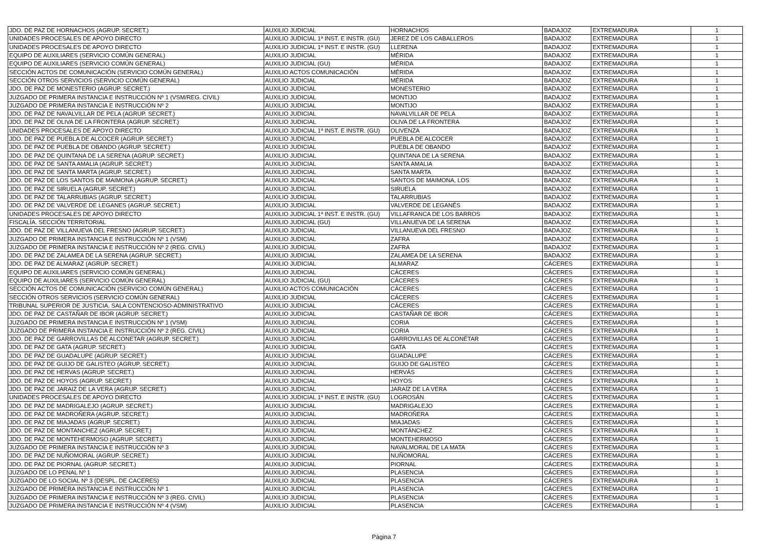| JDO. DE PAZ DE HORNACHOS (AGRUP. SECRET.) | AUXILIO JUDICIAL | HORNACHOS | BADAJOZ | EXTREMADURA | 1 |
| UNIDADES PROCESALES DE APOYO DIRECTO | AUXILIO JUDICIAL 1ª INST. E INSTR. (GU) | JEREZ DE LOS CABALLEROS | BADAJOZ | EXTREMADURA | 1 |
| UNIDADES PROCESALES DE APOYO DIRECTO | AUXILIO JUDICIAL 1ª INST. E INSTR. (GU) | LLERENA | BADAJOZ | EXTREMADURA | 1 |
| EQUIPO DE AUXILIARES (SERVICIO COMÚN GENERAL) | AUXILIO JUDICIAL | MÉRIDA | BADAJOZ | EXTREMADURA | 1 |
| EQUIPO DE AUXILIARES (SERVICIO COMÚN GENERAL) | AUXILIO JUDICIAL (GU) | MÉRIDA | BADAJOZ | EXTREMADURA | 1 |
| SECCIÓN ACTOS DE COMUNICACIÓN (SERVICIO COMÚN GENERAL) | AUXILIO ACTOS COMUNICACIÓN | MÉRIDA | BADAJOZ | EXTREMADURA | 1 |
| SECCIÓN OTROS SERVICIOS (SERVICIO COMÚN GENERAL) | AUXILIO JUDICIAL | MÉRIDA | BADAJOZ | EXTREMADURA | 1 |
| JDO. DE PAZ DE MONESTERIO (AGRUP. SECRET.) | AUXILIO JUDICIAL | MONESTERIO | BADAJOZ | EXTREMADURA | 1 |
| JUZGADO DE PRIMERA INSTANCIA E INSTRUCCIÓN Nº 1 (VSM/REG. CIVIL) | AUXILIO JUDICIAL | MONTIJO | BADAJOZ | EXTREMADURA | 1 |
| JUZGADO DE PRIMERA INSTANCIA E INSTRUCCIÓN Nº 2 | AUXILIO JUDICIAL | MONTIJO | BADAJOZ | EXTREMADURA | 1 |
| JDO. DE PAZ DE NAVALVILLAR DE PELA (AGRUP. SECRET.) | AUXILIO JUDICIAL | NAVALVILLAR DE PELA | BADAJOZ | EXTREMADURA | 1 |
| JDO. DE PAZ DE OLIVA DE LA FRONTERA (AGRUP. SECRET.) | AUXILIO JUDICIAL | OLIVA DE LA FRONTERA | BADAJOZ | EXTREMADURA | 1 |
| UNIDADES PROCESALES DE APOYO DIRECTO | AUXILIO JUDICIAL 1ª INST. E INSTR. (GU) | OLIVENZA | BADAJOZ | EXTREMADURA | 1 |
| JDO. DE PAZ DE PUEBLA DE ALCOCER (AGRUP. SECRET.) | AUXILIO JUDICIAL | PUEBLA DE ALCOCER | BADAJOZ | EXTREMADURA | 1 |
| JDO. DE PAZ DE PUEBLA DE OBANDO (AGRUP. SECRET.) | AUXILIO JUDICIAL | PUEBLA DE OBANDO | BADAJOZ | EXTREMADURA | 1 |
| JDO. DE PAZ DE QUINTANA DE LA SERENA (AGRUP. SECRET.) | AUXILIO JUDICIAL | QUINTANA DE LA SERENA | BADAJOZ | EXTREMADURA | 1 |
| JDO. DE PAZ DE SANTA AMALIA (AGRUP. SECRET.) | AUXILIO JUDICIAL | SANTA AMALIA | BADAJOZ | EXTREMADURA | 1 |
| JDO. DE PAZ DE SANTA MARTA (AGRUP. SECRET.) | AUXILIO JUDICIAL | SANTA MARTA | BADAJOZ | EXTREMADURA | 1 |
| JDO. DE PAZ DE LOS SANTOS DE MAIMONA (AGRUP. SECRET.) | AUXILIO JUDICIAL | SANTOS DE MAIMONA, LOS | BADAJOZ | EXTREMADURA | 1 |
| JDO. DE PAZ DE SIRUELA (AGRUP. SECRET.) | AUXILIO JUDICIAL | SIRUELA | BADAJOZ | EXTREMADURA | 1 |
| JDO. DE PAZ DE TALARRUBIAS (AGRUP. SECRET.) | AUXILIO JUDICIAL | TALARRUBIAS | BADAJOZ | EXTREMADURA | 1 |
| JDO. DE PAZ DE VALVERDE DE LEGANES (AGRUP. SECRET.) | AUXILIO JUDICIAL | VALVERDE DE LEGANÉS | BADAJOZ | EXTREMADURA | 1 |
| UNIDADES PROCESALES DE APOYO DIRECTO | AUXILIO JUDICIAL 1ª INST. E INSTR. (GU) | VILLAFRANCA DE LOS BARROS | BADAJOZ | EXTREMADURA | 1 |
| FISCALÍA. SECCIÓN TERRITORIAL | AUXILIO JUDICIAL (GU) | VILLANUEVA DE LA SERENA | BADAJOZ | EXTREMADURA | 1 |
| JDO. DE PAZ DE VILLANUEVA DEL FRESNO (AGRUP. SECRET.) | AUXILIO JUDICIAL | VILLANUEVA DEL FRESNO | BADAJOZ | EXTREMADURA | 1 |
| JUZGADO DE PRIMERA INSTANCIA E INSTRUCCIÓN Nº 1 (VSM) | AUXILIO JUDICIAL | ZAFRA | BADAJOZ | EXTREMADURA | 1 |
| JUZGADO DE PRIMERA INSTANCIA E INSTRUCCIÓN Nº 2 (REG. CIVIL) | AUXILIO JUDICIAL | ZAFRA | BADAJOZ | EXTREMADURA | 1 |
| JDO. DE PAZ DE ZALAMEA DE LA SERENA (AGRUP. SECRET.) | AUXILIO JUDICIAL | ZALAMEA DE LA SERENA | BADAJOZ | EXTREMADURA | 1 |
| JDO. DE PAZ DE ALMARAZ (AGRUP. SECRET.) | AUXILIO JUDICIAL | ALMARAZ | CÁCERES | EXTREMADURA | 1 |
| EQUIPO DE AUXILIARES (SERVICIO COMÚN GENERAL) | AUXILIO JUDICIAL | CÁCERES | CÁCERES | EXTREMADURA | 1 |
| EQUIPO DE AUXILIARES (SERVICIO COMÚN GENERAL) | AUXILIO JUDICIAL (GU) | CÁCERES | CÁCERES | EXTREMADURA | 1 |
| SECCIÓN ACTOS DE COMUNICACIÓN (SERVICIO COMÚN GENERAL) | AUXILIO ACTOS COMUNICACIÓN | CÁCERES | CÁCERES | EXTREMADURA | 1 |
| SECCIÓN OTROS SERVICIOS (SERVICIO COMÚN GENERAL) | AUXILIO JUDICIAL | CÁCERES | CÁCERES | EXTREMADURA | 1 |
| TRIBUNAL SUPERIOR DE JUSTICIA. SALA CONTENCIOSO-ADMINISTRATIVO | AUXILIO JUDICIAL | CÁCERES | CÁCERES | EXTREMADURA | 1 |
| JDO. DE PAZ DE CASTAÑAR DE IBOR (AGRUP. SECRET.) | AUXILIO JUDICIAL | CASTAÑAR DE IBOR | CÁCERES | EXTREMADURA | 1 |
| JUZGADO DE PRIMERA INSTANCIA E INSTRUCCIÓN Nº 1 (VSM) | AUXILIO JUDICIAL | CORIA | CÁCERES | EXTREMADURA | 1 |
| JUZGADO DE PRIMERA INSTANCIA E INSTRUCCIÓN Nº 2 (REG. CIVIL) | AUXILIO JUDICIAL | CORIA | CÁCERES | EXTREMADURA | 1 |
| JDO. DE PAZ DE GARROVILLAS DE ALCONETAR (AGRUP. SECRET.) | AUXILIO JUDICIAL | GARROVILLAS DE ALCONÉTAR | CÁCERES | EXTREMADURA | 1 |
| JDO. DE PAZ DE GATA (AGRUP. SECRET.) | AUXILIO JUDICIAL | GATA | CÁCERES | EXTREMADURA | 1 |
| JDO. DE PAZ DE GUADALUPE (AGRUP. SECRET.) | AUXILIO JUDICIAL | GUADALUPE | CÁCERES | EXTREMADURA | 1 |
| JDO. DE PAZ DE GUIJO DE GALISTEO (AGRUP. SECRET.) | AUXILIO JUDICIAL | GUIJO DE GALISTEO | CÁCERES | EXTREMADURA | 1 |
| JDO. DE PAZ DE HERVAS (AGRUP. SECRET.) | AUXILIO JUDICIAL | HERVÁS | CÁCERES | EXTREMADURA | 1 |
| JDO. DE PAZ DE HOYOS (AGRUP. SECRET.) | AUXILIO JUDICIAL | HOYOS | CÁCERES | EXTREMADURA | 1 |
| JDO. DE PAZ DE JARAIZ DE LA VERA (AGRUP. SECRET.) | AUXILIO JUDICIAL | JARAÍZ DE LA VERA | CÁCERES | EXTREMADURA | 1 |
| UNIDADES PROCESALES DE APOYO DIRECTO | AUXILIO JUDICIAL 1ª INST. E INSTR. (GU) | LOGROSÁN | CÁCERES | EXTREMADURA | 1 |
| JDO. DE PAZ DE MADRIGALEJO (AGRUP. SECRET.) | AUXILIO JUDICIAL | MADRIGALEJO | CÁCERES | EXTREMADURA | 1 |
| JDO. DE PAZ DE MADROÑERA (AGRUP. SECRET.) | AUXILIO JUDICIAL | MADROÑERA | CÁCERES | EXTREMADURA | 1 |
| JDO. DE PAZ DE MIAJADAS (AGRUP. SECRET.) | AUXILIO JUDICIAL | MIAJADAS | CÁCERES | EXTREMADURA | 1 |
| JDO. DE PAZ DE MONTANCHEZ (AGRUP. SECRET.) | AUXILIO JUDICIAL | MONTÁNCHEZ | CÁCERES | EXTREMADURA | 1 |
| JDO. DE PAZ DE MONTEHERMOSO (AGRUP. SECRET.) | AUXILIO JUDICIAL | MONTEHERMOSO | CÁCERES | EXTREMADURA | 1 |
| JUZGADO DE PRIMERA INSTANCIA E INSTRUCCIÓN Nº 3 | AUXILIO JUDICIAL | NAVALMORAL DE LA MATA | CÁCERES | EXTREMADURA | 1 |
| JDO. DE PAZ DE NUÑOMORAL (AGRUP. SECRET.) | AUXILIO JUDICIAL | NUÑOMORAL | CÁCERES | EXTREMADURA | 1 |
| JDO. DE PAZ DE PIORNAL (AGRUP. SECRET.) | AUXILIO JUDICIAL | PIORNAL | CÁCERES | EXTREMADURA | 1 |
| JUZGADO DE LO PENAL Nº 1 | AUXILIO JUDICIAL | PLASENCIA | CÁCERES | EXTREMADURA | 1 |
| JUZGADO DE LO SOCIAL Nº 3 (DESPL. DE CACERES) | AUXILIO JUDICIAL | PLASENCIA | CÁCERES | EXTREMADURA | 1 |
| JUZGADO DE PRIMERA INSTANCIA E INSTRUCCIÓN Nº 1 | AUXILIO JUDICIAL | PLASENCIA | CÁCERES | EXTREMADURA | 1 |
| JUZGADO DE PRIMERA INSTANCIA E INSTRUCCIÓN Nº 3 (REG. CIVIL) | AUXILIO JUDICIAL | PLASENCIA | CÁCERES | EXTREMADURA | 1 |
| JUZGADO DE PRIMERA INSTANCIA E INSTRUCCIÓN Nº 4 (VSM) | AUXILIO JUDICIAL | PLASENCIA | CÁCERES | EXTREMADURA | 1 |
Página 7